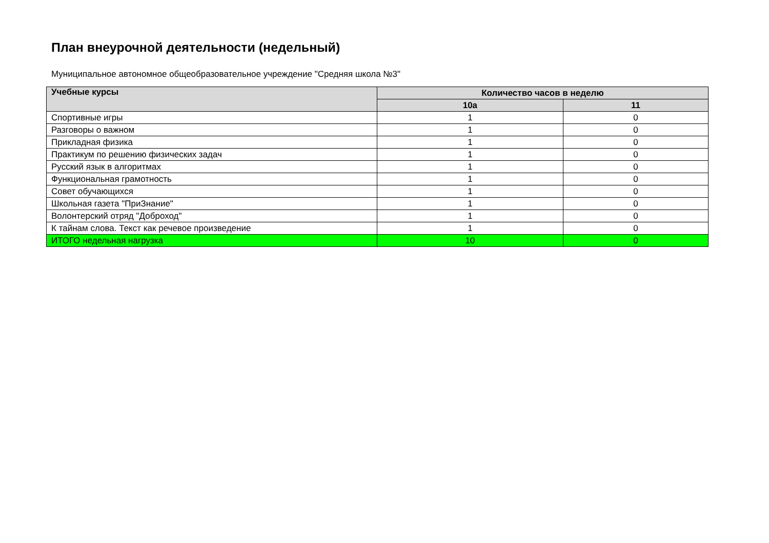План внеурочной деятельности (недельный)
Муниципальное автономное общеобразовательное учреждение "Средняя школа №3"
| Учебные курсы | Количество часов в неделю | |
| --- | --- | --- |
| | 10а | 11 |
| Спортивные игры | 1 | 0 |
| Разговоры о важном | 1 | 0 |
| Прикладная физика | 1 | 0 |
| Практикум по решению физических задач | 1 | 0 |
| Русский язык в алгоритмах | 1 | 0 |
| Функциональная грамотность | 1 | 0 |
| Совет обучающихся | 1 | 0 |
| Школьная газета "ПриЗнание" | 1 | 0 |
| Волонтерский отряд "Доброход" | 1 | 0 |
| К тайнам слова. Текст как речевое произведение | 1 | 0 |
| ИТОГО недельная нагрузка | 10 | 0 |